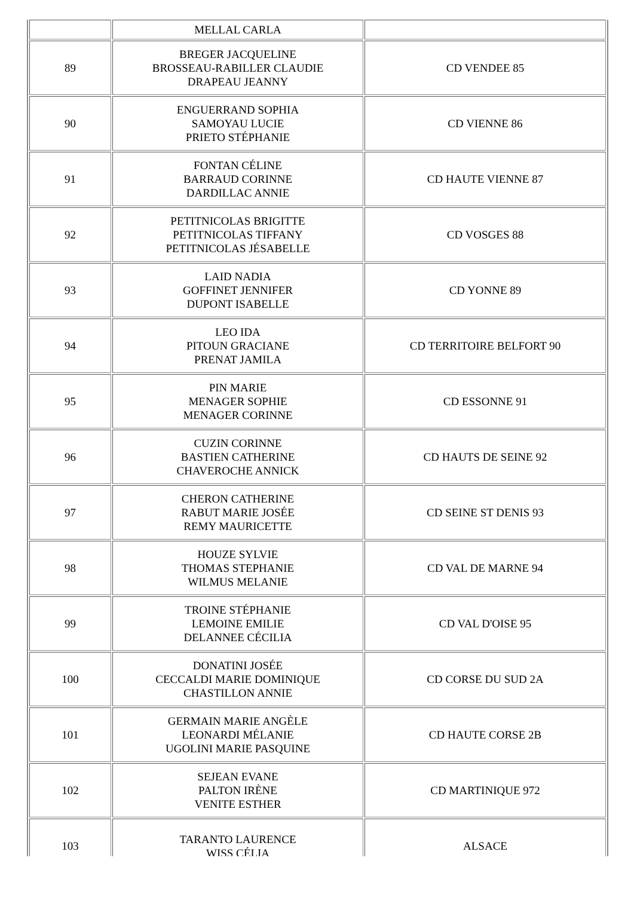| | MELLAL CARLA | |
| 89 | BREGER JACQUELINE BROSSEAU-RABILLER CLAUDIE DRAPEAU JEANNY | CD VENDEE 85 |
| 90 | ENGUERRAND SOPHIA SAMOYAU LUCIE PRIETO STÉPHANIE | CD VIENNE 86 |
| 91 | FONTAN CÉLINE BARRAUD CORINNE DARDILLAC ANNIE | CD HAUTE VIENNE 87 |
| 92 | PETITNICOLAS BRIGITTE PETITNICOLAS TIFFANY PETITNICOLAS JÉSABELLE | CD VOSGES 88 |
| 93 | LAID NADIA GOFFINET JENNIFER DUPONT ISABELLE | CD YONNE 89 |
| 94 | LEO IDA PITOUN GRACIANE PRENAT JAMILA | CD TERRITOIRE BELFORT 90 |
| 95 | PIN MARIE MENAGER SOPHIE MENAGER CORINNE | CD ESSONNE 91 |
| 96 | CUZIN CORINNE BASTIEN CATHERINE CHAVEROCHE ANNICK | CD HAUTS DE SEINE 92 |
| 97 | CHERON CATHERINE RABUT MARIE JOSÉE REMY MAURICETTE | CD SEINE ST DENIS 93 |
| 98 | HOUZE SYLVIE THOMAS STEPHANIE WILMUS MELANIE | CD VAL DE MARNE 94 |
| 99 | TROINE STÉPHANIE LEMOINE EMILIE DELANNEE CÉCILIA | CD VAL D'OISE 95 |
| 100 | DONATINI JOSÉE CECCALDI MARIE DOMINIQUE CHASTILLON ANNIE | CD CORSE DU SUD 2A |
| 101 | GERMAIN MARIE ANGÈLE LEONARDI MÉLANIE UGOLINI MARIE PASQUINE | CD HAUTE CORSE 2B |
| 102 | SEJEAN EVANE PALTON IRÈNE VENITE ESTHER | CD MARTINIQUE 972 |
| 103 | TARANTO LAURENCE WISS CÉLIA | ALSACE |